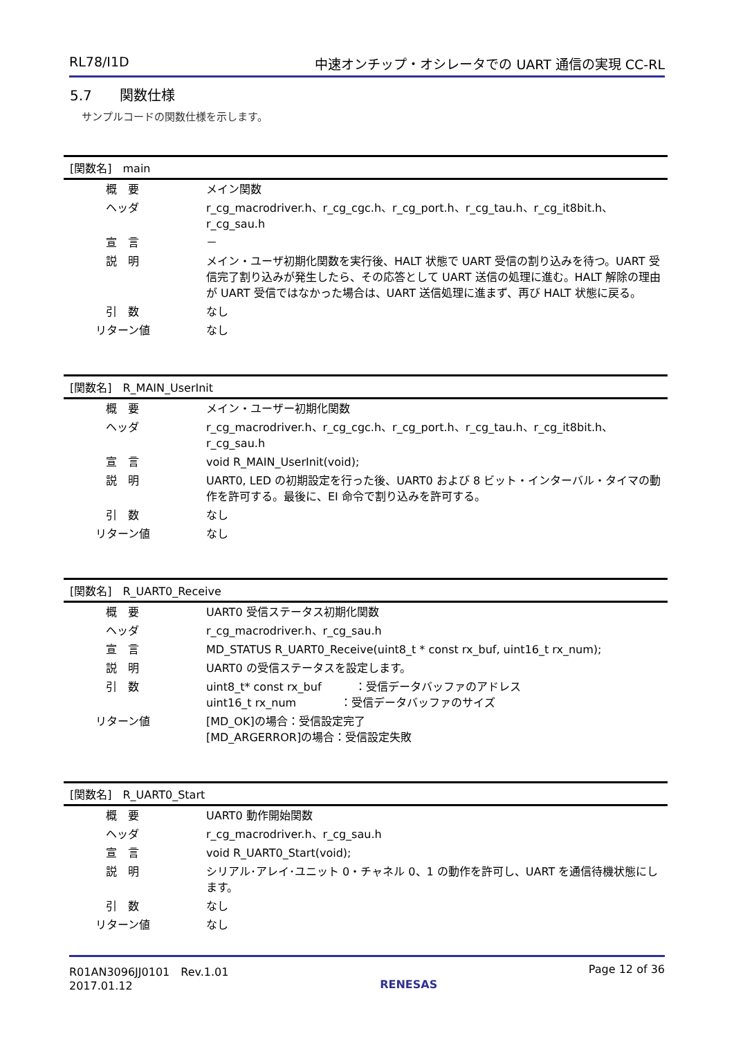RL78/I1D 中速オンチップ・オシレータでの UART 通信の実現 CC-RL
5.7　　関数仕様
サンプルコードの関数仕様を示します。
| [関数名] main | |
| --- | --- |
| 概 要 | メイン関数 |
| ヘッダ | r_cg_macrodriver.h、r_cg_cgc.h、r_cg_port.h、r_cg_tau.h、r_cg_it8bit.h、r_cg_sau.h |
| 宣 言 | － |
| 説 明 | メイン・ユーザ初期化関数を実行後、HALT 状態で UART 受信の割り込みを待つ。UART 受信完了割り込みが発生したら、その応答として UART 送信の処理に進む。HALT 解除の理由が UART 受信ではなかった場合は、UART 送信処理に進まず、再び HALT 状態に戻る。 |
| 引 数 | なし |
| リターン値 | なし |
| [関数名] R_MAIN_UserInit | |
| --- | --- |
| 概 要 | メイン・ユーザー初期化関数 |
| ヘッダ | r_cg_macrodriver.h、r_cg_cgc.h、r_cg_port.h、r_cg_tau.h、r_cg_it8bit.h、r_cg_sau.h |
| 宣 言 | void R_MAIN_UserInit(void); |
| 説 明 | UART0, LED の初期設定を行った後、UART0 および 8 ビット・インターバル・タイマの動作を許可する。最後に、EI 命令で割り込みを許可する。 |
| 引 数 | なし |
| リターン値 | なし |
| [関数名] R_UART0_Receive | |
| --- | --- |
| 概 要 | UART0 受信ステータス初期化関数 |
| ヘッダ | r_cg_macrodriver.h、r_cg_sau.h |
| 宣 言 | MD_STATUS R_UART0_Receive(uint8_t * const rx_buf, uint16_t rx_num); |
| 説 明 | UART0 の受信ステータスを設定します。 |
| 引 数 | uint8_t* const rx_buf ：受信データバッファのアドレス uint16_t rx_num ：受信データバッファのサイズ |
| リターン値 | [MD_OK]の場合：受信設定完了 [MD_ARGERROR]の場合：受信設定失敗 |
| [関数名] R_UART0_Start | |
| --- | --- |
| 概 要 | UART0 動作開始関数 |
| ヘッダ | r_cg_macrodriver.h、r_cg_sau.h |
| 宣 言 | void R_UART0_Start(void); |
| 説 明 | シリアル･アレイ･ユニット 0・チャネル 0、1 の動作を許可し、UART を通信待機状態にします。 |
| 引 数 | なし |
| リターン値 | なし |
R01AN3096JJ0101　Rev.1.01
2017.01.12
RENESAS
Page 12 of 36